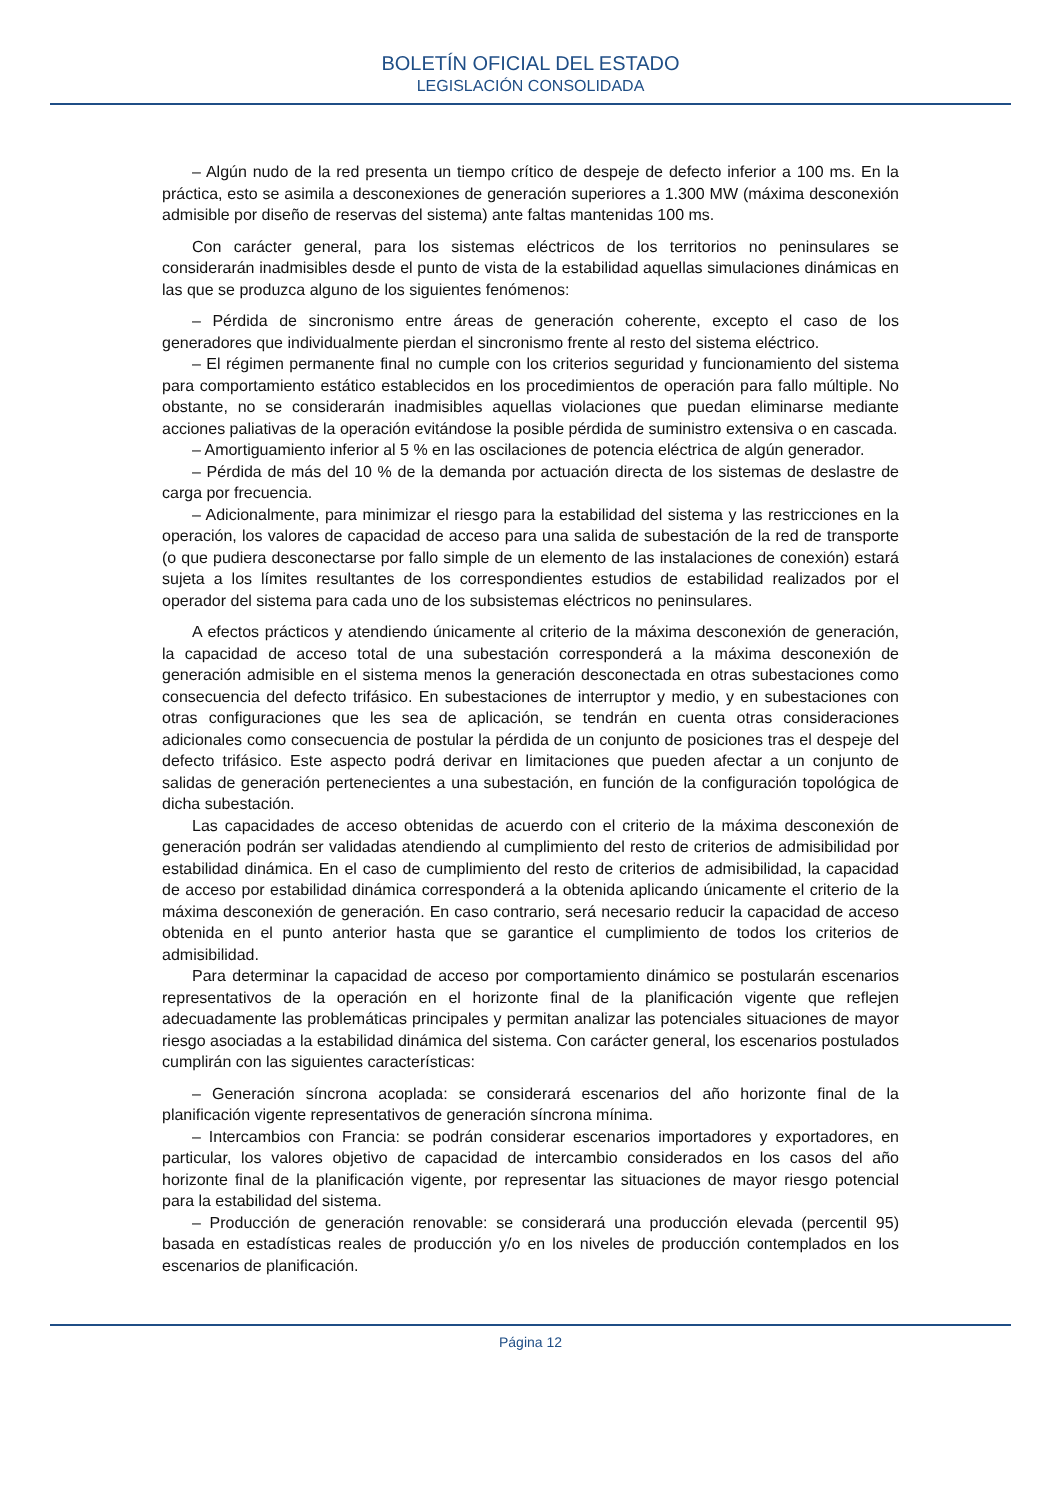BOLETÍN OFICIAL DEL ESTADO
LEGISLACIÓN CONSOLIDADA
– Algún nudo de la red presenta un tiempo crítico de despeje de defecto inferior a 100 ms. En la práctica, esto se asimila a desconexiones de generación superiores a 1.300 MW (máxima desconexión admisible por diseño de reservas del sistema) ante faltas mantenidas 100 ms.
Con carácter general, para los sistemas eléctricos de los territorios no peninsulares se considerarán inadmisibles desde el punto de vista de la estabilidad aquellas simulaciones dinámicas en las que se produzca alguno de los siguientes fenómenos:
– Pérdida de sincronismo entre áreas de generación coherente, excepto el caso de los generadores que individualmente pierdan el sincronismo frente al resto del sistema eléctrico.
– El régimen permanente final no cumple con los criterios seguridad y funcionamiento del sistema para comportamiento estático establecidos en los procedimientos de operación para fallo múltiple. No obstante, no se considerarán inadmisibles aquellas violaciones que puedan eliminarse mediante acciones paliativas de la operación evitándose la posible pérdida de suministro extensiva o en cascada.
– Amortiguamiento inferior al 5 % en las oscilaciones de potencia eléctrica de algún generador.
– Pérdida de más del 10 % de la demanda por actuación directa de los sistemas de deslastre de carga por frecuencia.
– Adicionalmente, para minimizar el riesgo para la estabilidad del sistema y las restricciones en la operación, los valores de capacidad de acceso para una salida de subestación de la red de transporte (o que pudiera desconectarse por fallo simple de un elemento de las instalaciones de conexión) estará sujeta a los límites resultantes de los correspondientes estudios de estabilidad realizados por el operador del sistema para cada uno de los subsistemas eléctricos no peninsulares.
A efectos prácticos y atendiendo únicamente al criterio de la máxima desconexión de generación, la capacidad de acceso total de una subestación corresponderá a la máxima desconexión de generación admisible en el sistema menos la generación desconectada en otras subestaciones como consecuencia del defecto trifásico. En subestaciones de interruptor y medio, y en subestaciones con otras configuraciones que les sea de aplicación, se tendrán en cuenta otras consideraciones adicionales como consecuencia de postular la pérdida de un conjunto de posiciones tras el despeje del defecto trifásico. Este aspecto podrá derivar en limitaciones que pueden afectar a un conjunto de salidas de generación pertenecientes a una subestación, en función de la configuración topológica de dicha subestación.
Las capacidades de acceso obtenidas de acuerdo con el criterio de la máxima desconexión de generación podrán ser validadas atendiendo al cumplimiento del resto de criterios de admisibilidad por estabilidad dinámica. En el caso de cumplimiento del resto de criterios de admisibilidad, la capacidad de acceso por estabilidad dinámica corresponderá a la obtenida aplicando únicamente el criterio de la máxima desconexión de generación. En caso contrario, será necesario reducir la capacidad de acceso obtenida en el punto anterior hasta que se garantice el cumplimiento de todos los criterios de admisibilidad.
Para determinar la capacidad de acceso por comportamiento dinámico se postularán escenarios representativos de la operación en el horizonte final de la planificación vigente que reflejen adecuadamente las problemáticas principales y permitan analizar las potenciales situaciones de mayor riesgo asociadas a la estabilidad dinámica del sistema. Con carácter general, los escenarios postulados cumplirán con las siguientes características:
– Generación síncrona acoplada: se considerará escenarios del año horizonte final de la planificación vigente representativos de generación síncrona mínima.
– Intercambios con Francia: se podrán considerar escenarios importadores y exportadores, en particular, los valores objetivo de capacidad de intercambio considerados en los casos del año horizonte final de la planificación vigente, por representar las situaciones de mayor riesgo potencial para la estabilidad del sistema.
– Producción de generación renovable: se considerará una producción elevada (percentil 95) basada en estadísticas reales de producción y/o en los niveles de producción contemplados en los escenarios de planificación.
Página 12